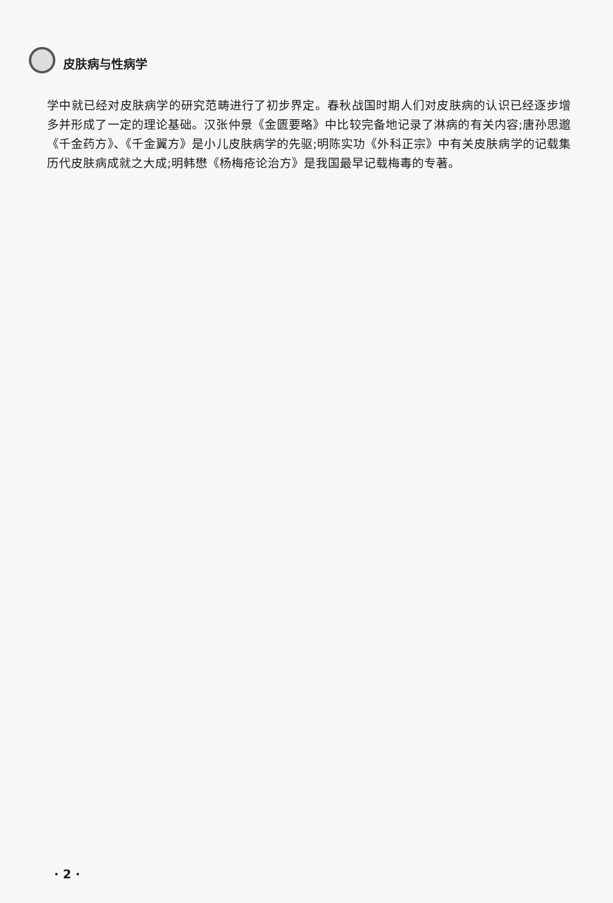皮肤病与性病学
学中就已经对皮肤病学的研究范畴进行了初步界定。春秋战国时期人们对皮肤病的认识已经逐步增多并形成了一定的理论基础。汉张仲景《金匮要略》中比较完备地记录了淋病的有关内容;唐孙思邈《千金药方》、《千金翼方》是小儿皮肤病学的先驱;明陈实功《外科正宗》中有关皮肤病学的记载集历代皮肤病成就之大成;明韩懋《杨梅疮论治方》是我国最早记载梅毒的专著。
· 2 ·